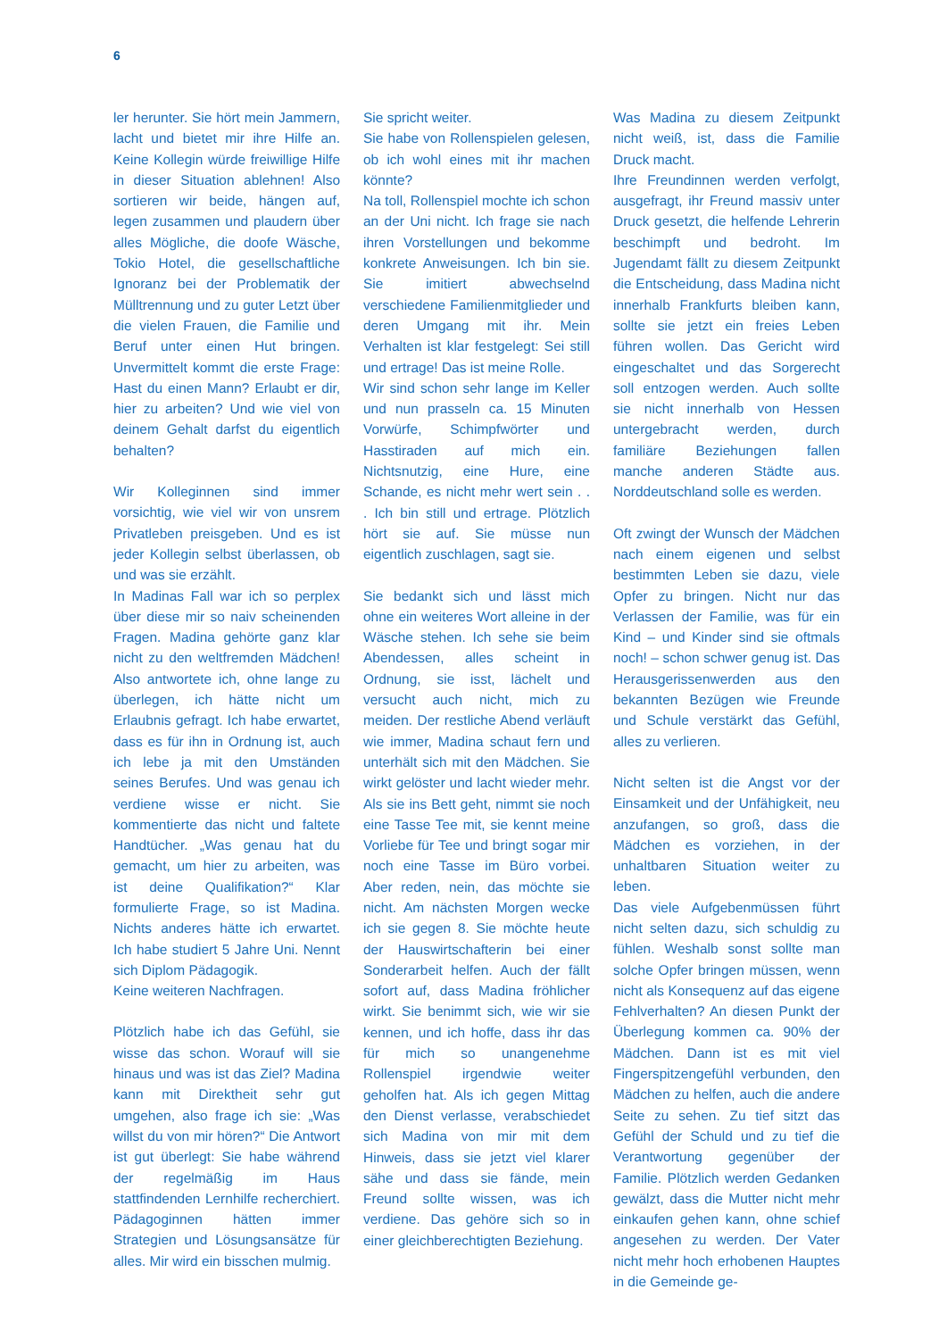6
ler herunter. Sie hört mein Jammern, lacht und bietet mir ihre Hilfe an. Keine Kollegin würde freiwillige Hilfe in dieser Situation ablehnen! Also sortieren wir beide, hängen auf, legen zusammen und plaudern über alles Mögliche, die doofe Wäsche, Tokio Hotel, die gesellschaftliche Ignoranz bei der Problematik der Mülltrennung und zu guter Letzt über die vielen Frauen, die Familie und Beruf unter einen Hut bringen. Unvermittelt kommt die erste Frage: Hast du einen Mann? Erlaubt er dir, hier zu arbeiten? Und wie viel von deinem Gehalt darfst du eigentlich behalten?
Wir Kolleginnen sind immer vorsichtig, wie viel wir von unsrem Privatleben preisgeben. Und es ist jeder Kollegin selbst überlassen, ob und was sie erzählt.
In Madinas Fall war ich so perplex über diese mir so naiv scheinenden Fragen. Madina gehörte ganz klar nicht zu den weltfremden Mädchen! Also antwortete ich, ohne lange zu überlegen, ich hätte nicht um Erlaubnis gefragt. Ich habe erwartet, dass es für ihn in Ordnung ist, auch ich lebe ja mit den Umständen seines Berufes. Und was genau ich verdiene wisse er nicht. Sie kommentierte das nicht und faltete Handtücher. „Was genau hat du gemacht, um hier zu arbeiten, was ist deine Qualifikation?“ Klar formulierte Frage, so ist Madina. Nichts anderes hätte ich erwartet. Ich habe studiert 5 Jahre Uni. Nennt sich Diplom Pädagogik.
Keine weiteren Nachfragen.
Plötzlich habe ich das Gefühl, sie wisse das schon. Worauf will sie hinaus und was ist das Ziel? Madina kann mit Direktheit sehr gut umgehen, also frage ich sie: „Was willst du von mir hören?“ Die Antwort ist gut überlegt: Sie habe während der regelmäßig im Haus stattfindenden Lernhilfe recherchiert. Pädagoginnen hätten immer Strategien und Lösungsansätze für alles. Mir wird ein bisschen mulmig.
Sie spricht weiter.
Sie habe von Rollenspielen gelesen, ob ich wohl eines mit ihr machen könnte?
Na toll, Rollenspiel mochte ich schon an der Uni nicht. Ich frage sie nach ihren Vorstellungen und bekomme konkrete Anweisungen. Ich bin sie. Sie imitiert abwechselnd verschiedene Familienmitglieder und deren Umgang mit ihr. Mein Verhalten ist klar festgelegt: Sei still und ertrage! Das ist meine Rolle.
Wir sind schon sehr lange im Keller und nun prasseln ca. 15 Minuten Vorwürfe, Schimpfwörter und Hasstiraden auf mich ein. Nichtsnutzig, eine Hure, eine Schande, es nicht mehr wert sein . . . Ich bin still und ertrage. Plötzlich hört sie auf. Sie müsse nun eigentlich zuschlagen, sagt sie.
Sie bedankt sich und lässt mich ohne ein weiteres Wort alleine in der Wäsche stehen. Ich sehe sie beim Abendessen, alles scheint in Ordnung, sie isst, lächelt und versucht auch nicht, mich zu meiden. Der restliche Abend verläuft wie immer, Madina schaut fern und unterhält sich mit den Mädchen. Sie wirkt gelöster und lacht wieder mehr. Als sie ins Bett geht, nimmt sie noch eine Tasse Tee mit, sie kennt meine Vorliebe für Tee und bringt sogar mir noch eine Tasse im Büro vorbei. Aber reden, nein, das möchte sie nicht. Am nächsten Morgen wecke ich sie gegen 8. Sie möchte heute der Hauswirtschafterin bei einer Sonderarbeit helfen. Auch der fällt sofort auf, dass Madina fröhlicher wirkt. Sie benimmt sich, wie wir sie kennen, und ich hoffe, dass ihr das für mich so unangenehme Rollenspiel irgendwie weiter geholfen hat. Als ich gegen Mittag den Dienst verlasse, verabschiedet sich Madina von mir mit dem Hinweis, dass sie jetzt viel klarer sähe und dass sie fände, mein Freund sollte wissen, was ich verdiene. Das gehöre sich so in einer gleichberechtigten Beziehung.
Was Madina zu diesem Zeitpunkt nicht weiß, ist, dass die Familie Druck macht.
Ihre Freundinnen werden verfolgt, ausgefragt, ihr Freund massiv unter Druck gesetzt, die helfende Lehrerin beschimpft und bedroht. Im Jugendamt fällt zu diesem Zeitpunkt die Entscheidung, dass Madina nicht innerhalb Frankfurts bleiben kann, sollte sie jetzt ein freies Leben führen wollen. Das Gericht wird eingeschaltet und das Sorgerecht soll entzogen werden. Auch sollte sie nicht innerhalb von Hessen untergebracht werden, durch familiäre Beziehungen fallen manche anderen Städte aus. Norddeutschland solle es werden.
Oft zwingt der Wunsch der Mädchen nach einem eigenen und selbst bestimmten Leben sie dazu, viele Opfer zu bringen. Nicht nur das Verlassen der Familie, was für ein Kind – und Kinder sind sie oftmals noch! – schon schwer genug ist. Das Herausgerissenwerden aus den bekannten Bezügen wie Freunde und Schule verstärkt das Gefühl, alles zu verlieren.
Nicht selten ist die Angst vor der Einsamkeit und der Unfähigkeit, neu anzufangen, so groß, dass die Mädchen es vorziehen, in der unhaltbaren Situation weiter zu leben.
Das viele Aufgebenmüssen führt nicht selten dazu, sich schuldig zu fühlen. Weshalb sonst sollte man solche Opfer bringen müssen, wenn nicht als Konsequenz auf das eigene Fehlverhalten? An diesen Punkt der Überlegung kommen ca. 90% der Mädchen. Dann ist es mit viel Fingerspitzengefühl verbunden, den Mädchen zu helfen, auch die andere Seite zu sehen. Zu tief sitzt das Gefühl der Schuld und zu tief die Verantwortung gegenüber der Familie. Plötzlich werden Gedanken gewälzt, dass die Mutter nicht mehr einkaufen gehen kann, ohne schief angesehen zu werden. Der Vater nicht mehr hoch erhobenen Hauptes in die Gemeinde ge-